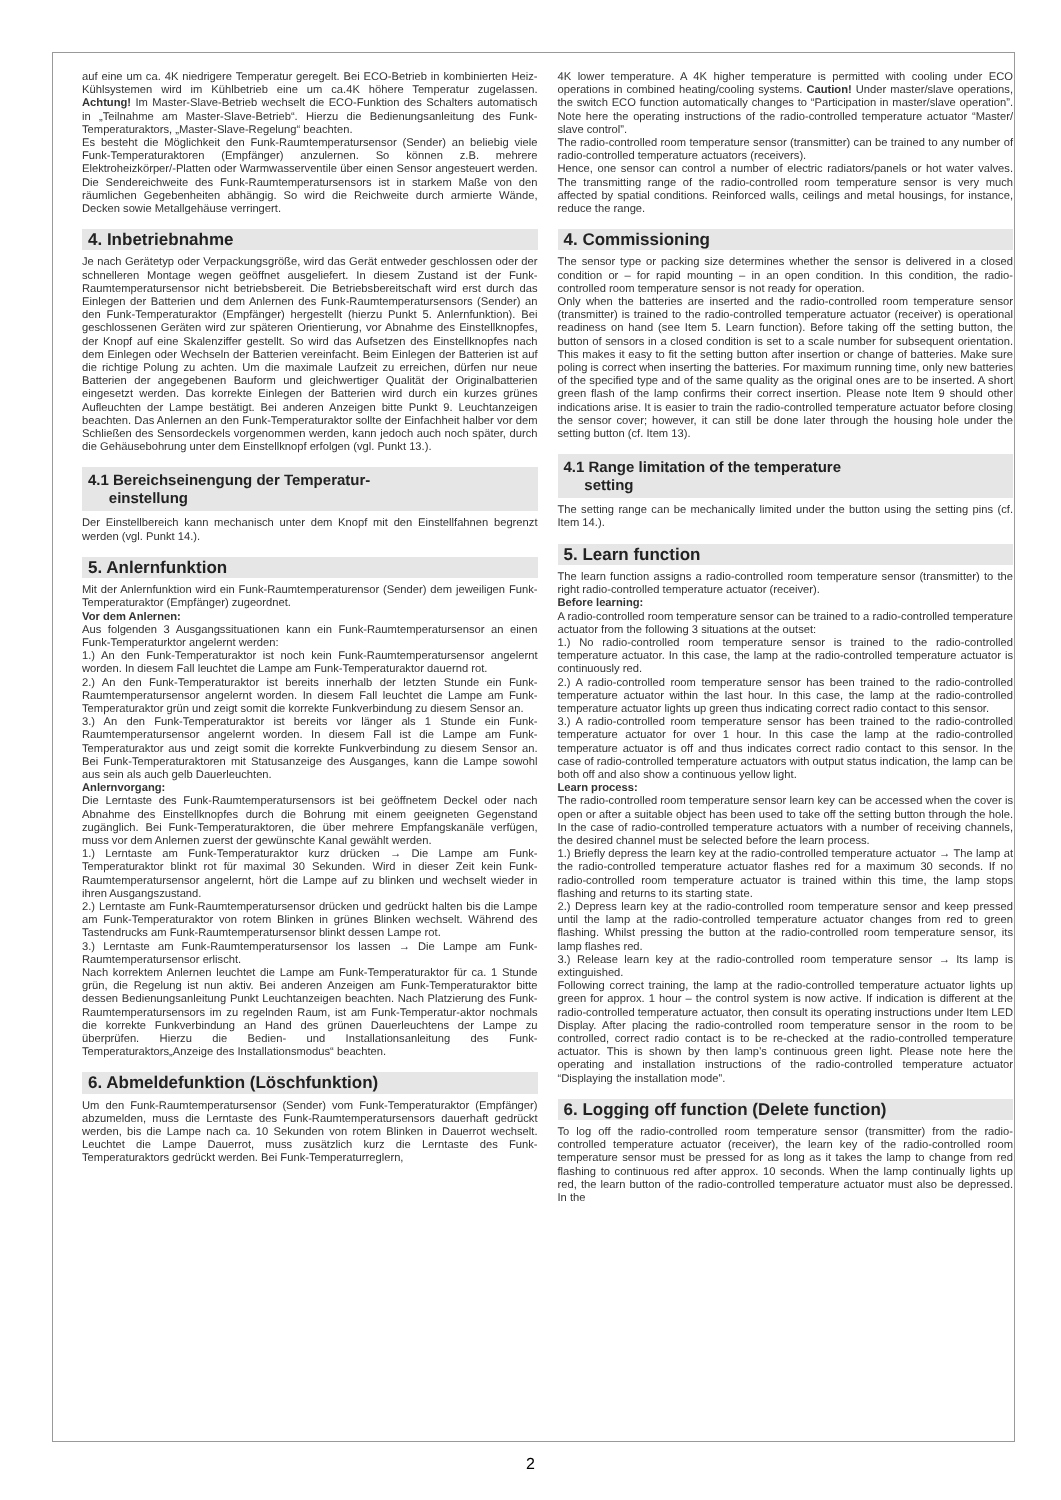auf eine um ca. 4K niedrigere Temperatur geregelt. Bei ECO-Betrieb in kombinierten Heiz-Kühlsystemen wird im Kühlbetrieb eine um ca.4K höhere Temperatur zugelassen. Achtung! Im Master-Slave-Betrieb wechselt die ECO-Funktion des Schalters automatisch in „Teilnahme am Master-Slave-Betrieb“. Hierzu die Bedienungsanleitung des Funk-Temperaturaktors, „Master-Slave-Regelung“ beachten.
Es besteht die Möglichkeit den Funk-Raumtemperatursensor (Sender) an beliebig viele Funk-Temperaturaktoren (Empfänger) anzulernen. So können z.B. mehrere Elektroheizkörper/-Platten oder Warmwasserventile über einen Sensor angesteuert werden. Die Sendereichweite des Funk-Raumtemperatursensors ist in starkem Maße von den räumlichen Gegebenheiten abhängig. So wird die Reichweite durch armierte Wände, Decken sowie Metallgehäuse verringert.
4. Inbetriebnahme
Je nach Gerätetyp oder Verpackungsgröße, wird das Gerät entweder geschlossen oder der schnelleren Montage wegen geöffnet ausgeliefert. In diesem Zustand ist der Funk-Raumtemperatursensor nicht betriebsbereit. Die Betriebsbereitschaft wird erst durch das Einlegen der Batterien und dem Anlernen des Funk-Raumtemperatursensors (Sender) an den Funk-Temperaturaktor (Empfänger) hergestellt (hierzu Punkt 5. Anlernfunktion). Bei geschlossenen Geräten wird zur späteren Orientierung, vor Abnahme des Einstellknopfes, der Knopf auf eine Skalenziffer gestellt. So wird das Aufsetzen des Einstellknopfes nach dem Einlegen oder Wechseln der Batterien vereinfacht. Beim Einlegen der Batterien ist auf die richtige Polung zu achten. Um die maximale Laufzeit zu erreichen, dürfen nur neue Batterien der angegebenen Bauform und gleichwertiger Qualität der Originalbatterien eingesetzt werden. Das korrekte Einlegen der Batterien wird durch ein kurzes grünes Aufleuchten der Lampe bestätigt. Bei anderen Anzeigen bitte Punkt 9. Leuchtanzeigen beachten. Das Anlernen an den Funk-Temperaturaktor sollte der Einfachheit halber vor dem Schließen des Sensordeckels vorgenommen werden, kann jedoch auch noch später, durch die Gehäusebohrung unter dem Einstellknopf erfolgen (vgl. Punkt 13.).
4.1 Bereichseinengung der Temperatur-
einstellung
Der Einstellbereich kann mechanisch unter dem Knopf mit den Einstellfahnen begrenzt werden (vgl. Punkt 14.).
5. Anlernfunktion
Mit der Anlernfunktion wird ein Funk-Raumtemperaturensor (Sender) dem jeweiligen Funk-Temperaturaktor (Empfänger) zugeordnet.
Vor dem Anlernen:
Aus folgenden 3 Ausgangssituationen kann ein Funk-Raumtemperatursensor an einen Funk-Temperaturktor angelernt werden:
1.) An den Funk-Temperaturaktor ist noch kein Funk-Raumtemperatursensor angelernt worden. In diesem Fall leuchtet die Lampe am Funk-Temperaturaktor dauernd rot.
2.) An den Funk-Temperaturaktor ist bereits innerhalb der letzten Stunde ein Funk-Raumtemperatursensor angelernt worden. In diesem Fall leuchtet die Lampe am Funk-Temperaturaktor grün und zeigt somit die korrekte Funkverbindung zu diesem Sensor an.
3.) An den Funk-Temperaturaktor ist bereits vor länger als 1 Stunde ein Funk-Raumtemperatursensor angelernt worden. In diesem Fall ist die Lampe am Funk-Temperaturaktor aus und zeigt somit die korrekte Funkverbindung zu diesem Sensor an. Bei Funk-Temperaturaktoren mit Statusanzeige des Ausganges, kann die Lampe sowohl aus sein als auch gelb Dauerleuchten.
Anlernvorgang:
Die Lerntaste des Funk-Raumtemperatursensors ist bei geöffnetem Deckel oder nach Abnahme des Einstellknopfes durch die Bohrung mit einem geeigneten Gegenstand zugänglich. Bei Funk-Temperaturaktoren, die über mehrere Empfangskanäle verfügen, muss vor dem Anlernen zuerst der gewünschte Kanal gewählt werden.
1.) Lerntaste am Funk-Temperaturaktor kurz drücken → Die Lampe am Funk-Temperaturaktor blinkt rot für maximal 30 Sekunden. Wird in dieser Zeit kein Funk-Raumtemperatursensor angelernt, hört die Lampe auf zu blinken und wechselt wieder in ihren Ausgangszustand.
2.) Lerntaste am Funk-Raumtemperatursensor drücken und gedrückt halten bis die Lampe am Funk-Temperaturaktor von rotem Blinken in grünes Blinken wechselt. Während des Tastendrucks am Funk-Raumtemperatursensor blinkt dessen Lampe rot.
3.) Lerntaste am Funk-Raumtemperatursensor los lassen → Die Lampe am Funk-Raumtemperatursensor erlischt.
Nach korrektem Anlernen leuchtet die Lampe am Funk-Temperaturaktor für ca. 1 Stunde grün, die Regelung ist nun aktiv. Bei anderen Anzeigen am Funk-Temperaturaktor bitte dessen Bedienungsanleitung Punkt Leuchtanzeigen beachten. Nach Platzierung des Funk-Raumtemperatursensors im zu regelnden Raum, ist am Funk-Temperatur-aktor nochmals die korrekte Funkverbindung an Hand des grünen Dauerleuchtens der Lampe zu überprüfen. Hierzu die Bedien- und Installationsanleitung des Funk-Temperaturaktors„Anzeige des Installationsmodus“ beachten.
6. Abmeldefunktion (Löschfunktion)
Um den Funk-Raumtemperatursensor (Sender) vom Funk-Temperaturaktor (Empfänger) abzumelden, muss die Lerntaste des Funk-Raumtemperatursensors dauerhaft gedrückt werden, bis die Lampe nach ca. 10 Sekunden von rotem Blinken in Dauerrot wechselt. Leuchtet die Lampe Dauerrot, muss zusätzlich kurz die Lerntaste des Funk-Temperaturaktors gedrückt werden. Bei Funk-Temperaturreglern,
4K lower temperature. A 4K higher temperature is permitted with cooling under ECO operations in combined heating/cooling systems. Caution! Under master/slave operations, the switch ECO function automatically changes to “Participation in master/slave operation”. Note here the operating instructions of the radio-controlled temperature actuator “Master/ slave control”.
The radio-controlled room temperature sensor (transmitter) can be trained to any number of radio-controlled temperature actuators (receivers).
Hence, one sensor can control a number of electric radiators/panels or hot water valves. The transmitting range of the radio-controlled room temperature sensor is very much affected by spatial conditions. Reinforced walls, ceilings and metal housings, for instance, reduce the range.
4. Commissioning
The sensor type or packing size determines whether the sensor is delivered in a closed condition or – for rapid mounting – in an open condition. In this condition, the radio-controlled room temperature sensor is not ready for operation.
Only when the batteries are inserted and the radio-controlled room temperature sensor (transmitter) is trained to the radio-controlled temperature actuator (receiver) is operational readiness on hand (see Item 5. Learn function). Before taking off the setting button, the button of sensors in a closed condition is set to a scale number for subsequent orientation. This makes it easy to fit the setting button after insertion or change of batteries. Make sure poling is correct when inserting the batteries. For maximum running time, only new batteries of the specified type and of the same quality as the original ones are to be inserted. A short green flash of the lamp confirms their correct insertion. Please note Item 9 should other indications arise. It is easier to train the radio-controlled temperature actuator before closing the sensor cover; however, it can still be done later through the housing hole under the setting button (cf. Item 13).
4.1 Range limitation of the temperature
setting
The setting range can be mechanically limited under the button using the setting pins (cf. Item 14.).
5. Learn function
The learn function assigns a radio-controlled room temperature sensor (transmitter) to the right radio-controlled temperature actuator (receiver).
Before learning:
A radio-controlled room temperature sensor can be trained to a radio-controlled temperature actuator from the following 3 situations at the outset:
1.) No radio-controlled room temperature sensor is trained to the radio-controlled temperature actuator. In this case, the lamp at the radio-controlled temperature actuator is continuously red.
2.) A radio-controlled room temperature sensor has been trained to the radio-controlled temperature actuator within the last hour. In this case, the lamp at the radio-controlled temperature actuator lights up green thus indicating correct radio contact to this sensor.
3.) A radio-controlled room temperature sensor has been trained to the radio-controlled temperature actuator for over 1 hour. In this case the lamp at the radio-controlled temperature actuator is off and thus indicates correct radio contact to this sensor. In the case of radio-controlled temperature actuators with output status indication, the lamp can be both off and also show a continuous yellow light.
Learn process:
The radio-controlled room temperature sensor learn key can be accessed when the cover is open or after a suitable object has been used to take off the setting button through the hole. In the case of radio-controlled temperature actuators with a number of receiving channels, the desired channel must be selected before the learn process.
1.) Briefly depress the learn key at the radio-controlled temperature actuator → The lamp at the radio-controlled temperature actuator flashes red for a maximum 30 seconds. If no radio-controlled room temperature actuator is trained within this time, the lamp stops flashing and returns to its starting state.
2.) Depress learn key at the radio-controlled room temperature sensor and keep pressed until the lamp at the radio-controlled temperature actuator changes from red to green flashing. Whilst pressing the button at the radio-controlled room temperature sensor, its lamp flashes red.
3.) Release learn key at the radio-controlled room temperature sensor → Its lamp is extinguished.
Following correct training, the lamp at the radio-controlled temperature actuator lights up green for approx. 1 hour – the control system is now active. If indication is different at the radio-controlled temperature actuator, then consult its operating instructions under Item LED Display. After placing the radio-controlled room temperature sensor in the room to be controlled, correct radio contact is to be re-checked at the radio-controlled temperature actuator. This is shown by then lamp’s continuous green light. Please note here the operating and installation instructions of the radio-controlled temperature actuator “Displaying the installation mode”.
6. Logging off function (Delete function)
To log off the radio-controlled room temperature sensor (transmitter) from the radio-controlled temperature actuator (receiver), the learn key of the radio-controlled room temperature sensor must be pressed for as long as it takes the lamp to change from red flashing to continuous red after approx. 10 seconds. When the lamp continually lights up red, the learn button of the radio-controlled temperature actuator must also be depressed. In the
2